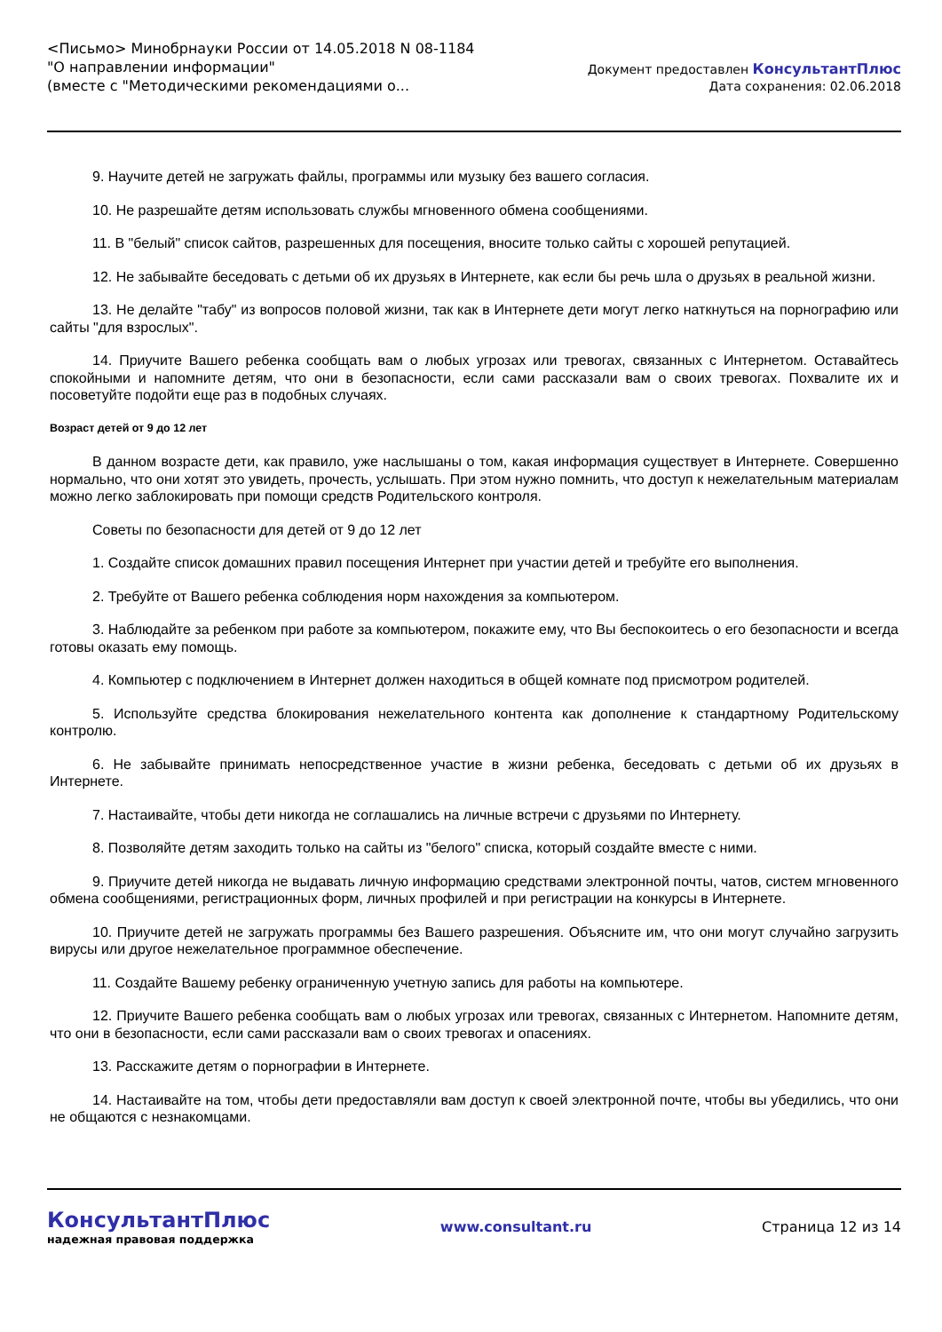<Письмо> Минобрнауки России от 14.05.2018 N 08-1184
"О направлении информации"
(вместе с "Методическими рекомендациями о...
Документ предоставлен КонсультантПлюс
Дата сохранения: 02.06.2018
9. Научите детей не загружать файлы, программы или музыку без вашего согласия.
10. Не разрешайте детям использовать службы мгновенного обмена сообщениями.
11. В "белый" список сайтов, разрешенных для посещения, вносите только сайты с хорошей репутацией.
12. Не забывайте беседовать с детьми об их друзьях в Интернете, как если бы речь шла о друзьях в реальной жизни.
13. Не делайте "табу" из вопросов половой жизни, так как в Интернете дети могут легко наткнуться на порнографию или сайты "для взрослых".
14. Приучите Вашего ребенка сообщать вам о любых угрозах или тревогах, связанных с Интернетом. Оставайтесь спокойными и напомните детям, что они в безопасности, если сами рассказали вам о своих тревогах. Похвалите их и посоветуйте подойти еще раз в подобных случаях.
Возраст детей от 9 до 12 лет
В данном возрасте дети, как правило, уже наслышаны о том, какая информация существует в Интернете. Совершенно нормально, что они хотят это увидеть, прочесть, услышать. При этом нужно помнить, что доступ к нежелательным материалам можно легко заблокировать при помощи средств Родительского контроля.
Советы по безопасности для детей от 9 до 12 лет
1. Создайте список домашних правил посещения Интернет при участии детей и требуйте его выполнения.
2. Требуйте от Вашего ребенка соблюдения норм нахождения за компьютером.
3. Наблюдайте за ребенком при работе за компьютером, покажите ему, что Вы беспокоитесь о его безопасности и всегда готовы оказать ему помощь.
4. Компьютер с подключением в Интернет должен находиться в общей комнате под присмотром родителей.
5. Используйте средства блокирования нежелательного контента как дополнение к стандартному Родительскому контролю.
6. Не забывайте принимать непосредственное участие в жизни ребенка, беседовать с детьми об их друзьях в Интернете.
7. Настаивайте, чтобы дети никогда не соглашались на личные встречи с друзьями по Интернету.
8. Позволяйте детям заходить только на сайты из "белого" списка, который создайте вместе с ними.
9. Приучите детей никогда не выдавать личную информацию средствами электронной почты, чатов, систем мгновенного обмена сообщениями, регистрационных форм, личных профилей и при регистрации на конкурсы в Интернете.
10. Приучите детей не загружать программы без Вашего разрешения. Объясните им, что они могут случайно загрузить вирусы или другое нежелательное программное обеспечение.
11. Создайте Вашему ребенку ограниченную учетную запись для работы на компьютере.
12. Приучите Вашего ребенка сообщать вам о любых угрозах или тревогах, связанных с Интернетом. Напомните детям, что они в безопасности, если сами рассказали вам о своих тревогах и опасениях.
13. Расскажите детям о порнографии в Интернете.
14. Настаивайте на том, чтобы дети предоставляли вам доступ к своей электронной почте, чтобы вы убедились, что они не общаются с незнакомцами.
КонсультантПлюс
надежная правовая поддержка
www.consultant.ru Страница 12 из 14